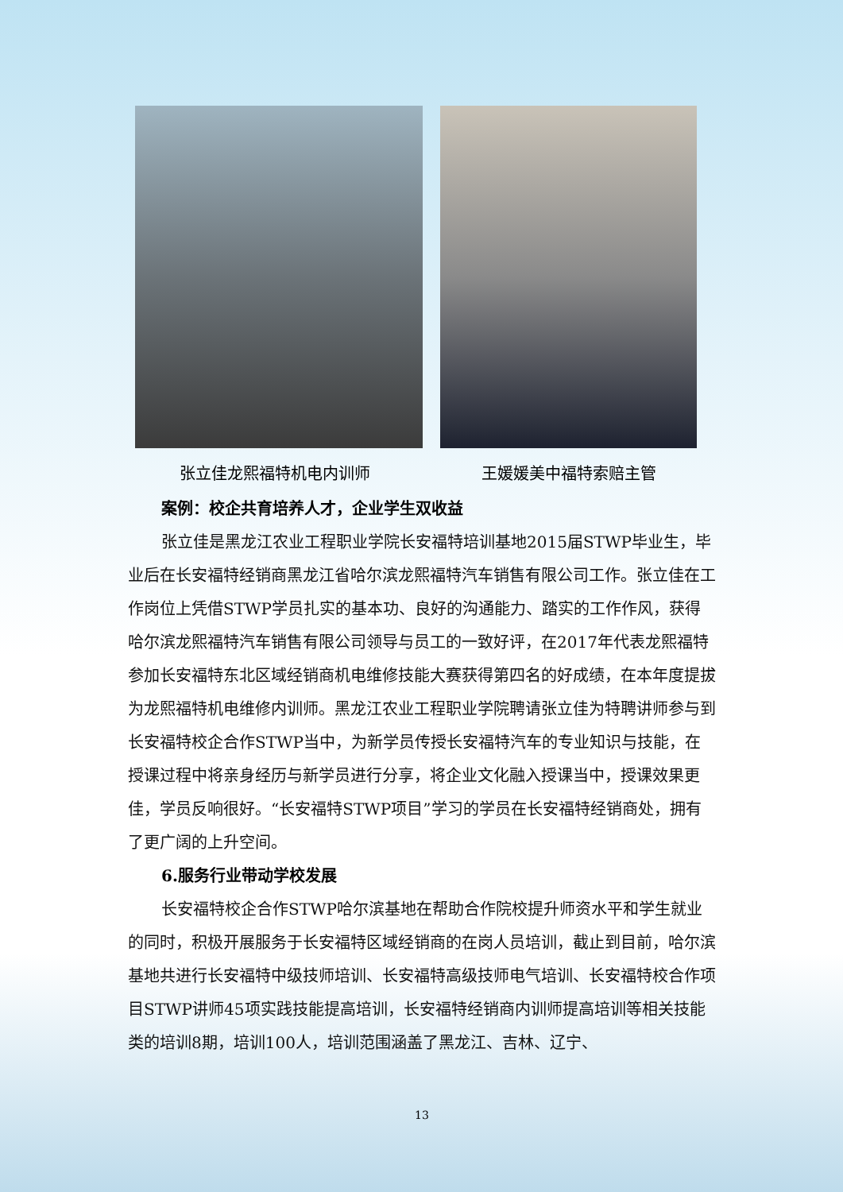张立佳龙熙福特机电内训师 王媛媛美中福特索赔主管
案例：校企共育培养人才，企业学生双收益
张立佳是黑龙江农业工程职业学院长安福特培训基地2015届STWP毕业生，毕业后在长安福特经销商黑龙江省哈尔滨龙熙福特汽车销售有限公司工作。张立佳在工作岗位上凭借STWP学员扎实的基本功、良好的沟通能力、踏实的工作作风，获得哈尔滨龙熙福特汽车销售有限公司领导与员工的一致好评，在2017年代表龙熙福特参加长安福特东北区域经销商机电维修技能大赛获得第四名的好成绩，在本年度提拔为龙熙福特机电维修内训师。黑龙江农业工程职业学院聘请张立佳为特聘讲师参与到长安福特校企合作STWP当中，为新学员传授长安福特汽车的专业知识与技能，在授课过程中将亲身经历与新学员进行分享，将企业文化融入授课当中，授课效果更佳，学员反响很好。“长安福特STWP项目”学习的学员在长安福特经销商处，拥有了更广阔的上升空间。
6.服务行业带动学校发展
长安福特校企合作STWP哈尔滨基地在帮助合作院校提升师资水平和学生就业的同时，积极开展服务于长安福特区域经销商的在岗人员培训，截止到目前，哈尔滨基地共进行长安福特中级技师培训、长安福特高级技师电气培训、长安福特校合作项目STWP讲师45项实践技能提高培训，长安福特经销商内训师提高培训等相关技能类的培训8期，培训100人，培训范围涵盖了黑龙江、吉林、辽宁、
13